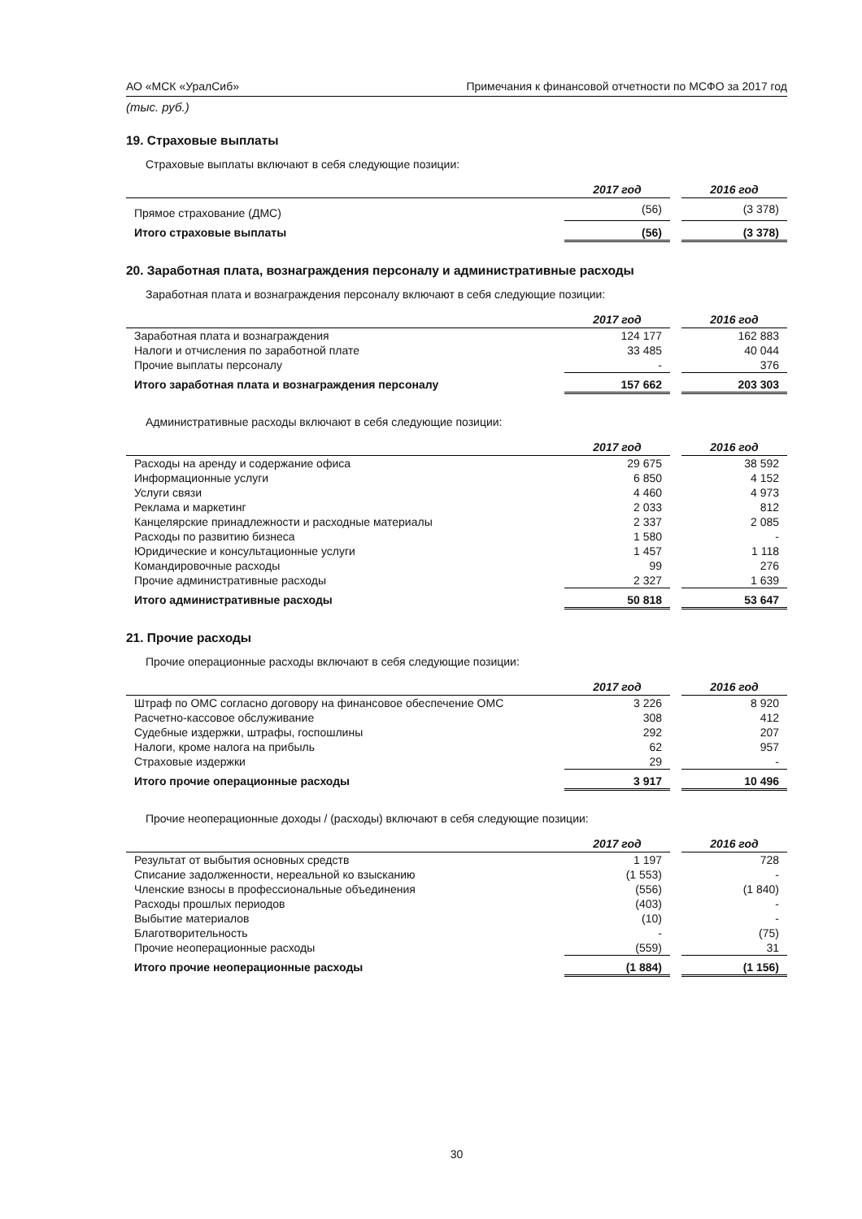АО «МСК «УралСиб» Примечания к финансовой отчетности по МСФО за 2017 год
(тыс. руб.)
19. Страховые выплаты
Страховые выплаты включают в себя следующие позиции:
| | 2017 год | | 2016 год |
| --- | --- | --- | --- |
| Прямое страхование (ДМС) | (56) | | (3 378) |
| Итого страховые выплаты | (56) | | (3 378) |
20. Заработная плата, вознаграждения персоналу и административные расходы
Заработная плата и вознаграждения персоналу включают в себя следующие позиции:
| | 2017 год | | 2016 год |
| --- | --- | --- | --- |
| Заработная плата и вознаграждения | 124 177 | | 162 883 |
| Налоги и отчисления по заработной плате | 33 485 | | 40 044 |
| Прочие выплаты персоналу | - | | 376 |
| Итого заработная плата и вознаграждения персоналу | 157 662 | | 203 303 |
Административные расходы включают в себя следующие позиции:
| | 2017 год | | 2016 год |
| --- | --- | --- | --- |
| Расходы на аренду и содержание офиса | 29 675 | | 38 592 |
| Информационные услуги | 6 850 | | 4 152 |
| Услуги связи | 4 460 | | 4 973 |
| Реклама и маркетинг | 2 033 | | 812 |
| Канцелярские принадлежности и расходные материалы | 2 337 | | 2 085 |
| Расходы по развитию бизнеса | 1 580 | | - |
| Юридические и консультационные услуги | 1 457 | | 1 118 |
| Командировочные расходы | 99 | | 276 |
| Прочие административные расходы | 2 327 | | 1 639 |
| Итого административные расходы | 50 818 | | 53 647 |
21. Прочие расходы
Прочие операционные расходы включают в себя следующие позиции:
| | 2017 год | | 2016 год |
| --- | --- | --- | --- |
| Штраф по ОМС согласно договору на финансовое обеспечение ОМС | 3 226 | | 8 920 |
| Расчетно-кассовое обслуживание | 308 | | 412 |
| Судебные издержки, штрафы, госпошлины | 292 | | 207 |
| Налоги, кроме налога на прибыль | 62 | | 957 |
| Страховые издержки | 29 | | - |
| Итого прочие операционные расходы | 3 917 | | 10 496 |
Прочие неоперационные доходы / (расходы) включают в себя следующие позиции:
| | 2017 год | | 2016 год |
| --- | --- | --- | --- |
| Результат от выбытия основных средств | 1 197 | | 728 |
| Списание задолженности, нереальной ко взысканию | (1 553) | | - |
| Членские взносы в профессиональные объединения | (556) | | (1 840) |
| Расходы прошлых периодов | (403) | | - |
| Выбытие материалов | (10) | | - |
| Благотворительность | - | | (75) |
| Прочие неоперационные расходы | (559) | | 31 |
| Итого прочие неоперационные расходы | (1 884) | | (1 156) |
30